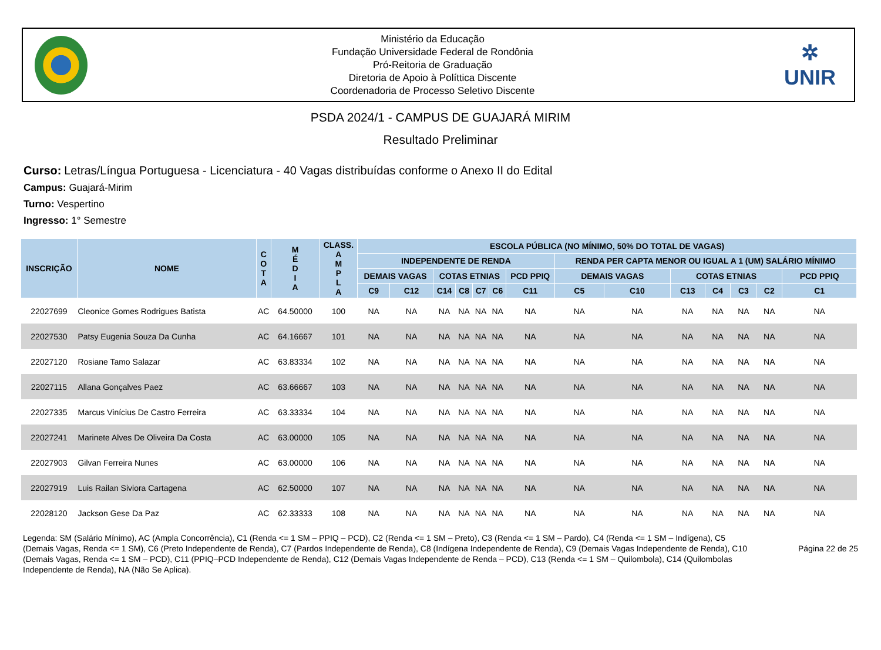Ministério da Educação
Fundação Universidade Federal de Rondônia
Pró-Reitoria de Graduação
Diretoria de Apoio à Políttica Discente
Coordenadoria de Processo Seletivo Discente
✲
UNIR
PSDA 2024/1 - CAMPUS DE GUAJARÁ MIRIM
Resultado Preliminar
Curso: Letras/Língua Portuguesa - Licenciatura - 40 Vagas distribuídas conforme o Anexo II do Edital
Campus: Guajará-Mirim
Turno: Vespertino
Ingresso: 1° Semestre
| INSCRIÇÃO | NOME | C O T A | M É D I A | CLASS. A M P L A | ESCOLA PÚBLICA (NO MÍNIMO, 50% DO TOTAL DE VAGAS) | | | | | | | | | | | | | |
| --- | --- | --- | --- | --- | --- | --- | --- | --- | --- | --- | --- | --- | --- | --- | --- | --- | --- | --- |
| | | | | | INDEPENDENTE DE RENDA | | | | | | | RENDA PER CAPTA MENOR OU IGUAL A 1 (UM) SALÁRIO MÍNIMO | | | | | | |
| | | | | | DEMAIS VAGAS | | COTAS ETNIAS | | | | PCD PPIQ | DEMAIS VAGAS | | COTAS ETNIAS | | | | PCD PPIQ |
| | | | | | C9 | C12 | C14 | C8 | C7 | C6 | C11 | C5 | C10 | C13 | C4 | C3 | C2 | C1 |
| 22027699 | Cleonice Gomes Rodrigues Batista | AC | 64.50000 | 100 | NA | NA | NA | NA | NA | NA | NA | NA | NA | NA | NA | NA | NA | NA |
| 22027530 | Patsy Eugenia Souza Da Cunha | AC | 64.16667 | 101 | NA | NA | NA | NA | NA | NA | NA | NA | NA | NA | NA | NA | NA | NA |
| 22027120 | Rosiane Tamo Salazar | AC | 63.83334 | 102 | NA | NA | NA | NA | NA | NA | NA | NA | NA | NA | NA | NA | NA | NA |
| 22027115 | Allana Gonçalves Paez | AC | 63.66667 | 103 | NA | NA | NA | NA | NA | NA | NA | NA | NA | NA | NA | NA | NA | NA |
| 22027335 | Marcus Vinícius De Castro Ferreira | AC | 63.33334 | 104 | NA | NA | NA | NA | NA | NA | NA | NA | NA | NA | NA | NA | NA | NA |
| 22027241 | Marinete Alves De Oliveira Da Costa | AC | 63.00000 | 105 | NA | NA | NA | NA | NA | NA | NA | NA | NA | NA | NA | NA | NA | NA |
| 22027903 | Gilvan Ferreira Nunes | AC | 63.00000 | 106 | NA | NA | NA | NA | NA | NA | NA | NA | NA | NA | NA | NA | NA | NA |
| 22027919 | Luis Railan Siviora Cartagena | AC | 62.50000 | 107 | NA | NA | NA | NA | NA | NA | NA | NA | NA | NA | NA | NA | NA | NA |
| 22028120 | Jackson Gese Da Paz | AC | 62.33333 | 108 | NA | NA | NA | NA | NA | NA | NA | NA | NA | NA | NA | NA | NA | NA |
Legenda: SM (Salário Mínimo), AC (Ampla Concorrência), C1 (Renda <= 1 SM – PPIQ – PCD), C2 (Renda <= 1 SM – Preto), C3 (Renda <= 1 SM – Pardo), C4 (Renda <= 1 SM – Indígena), C5 (Demais Vagas, Renda <= 1 SM), C6 (Preto Independente de Renda), C7 (Pardos Independente de Renda), C8 (Indígena Independente de Renda), C9 (Demais Vagas Independente de Renda), C10 (Demais Vagas, Renda <= 1 SM – PCD), C11 (PPIQ–PCD Independente de Renda), C12 (Demais Vagas Independente de Renda – PCD), C13 (Renda <= 1 SM – Quilombola), C14 (Quilombolas Independente de Renda), NA (Não Se Aplica).
Página 22 de 25